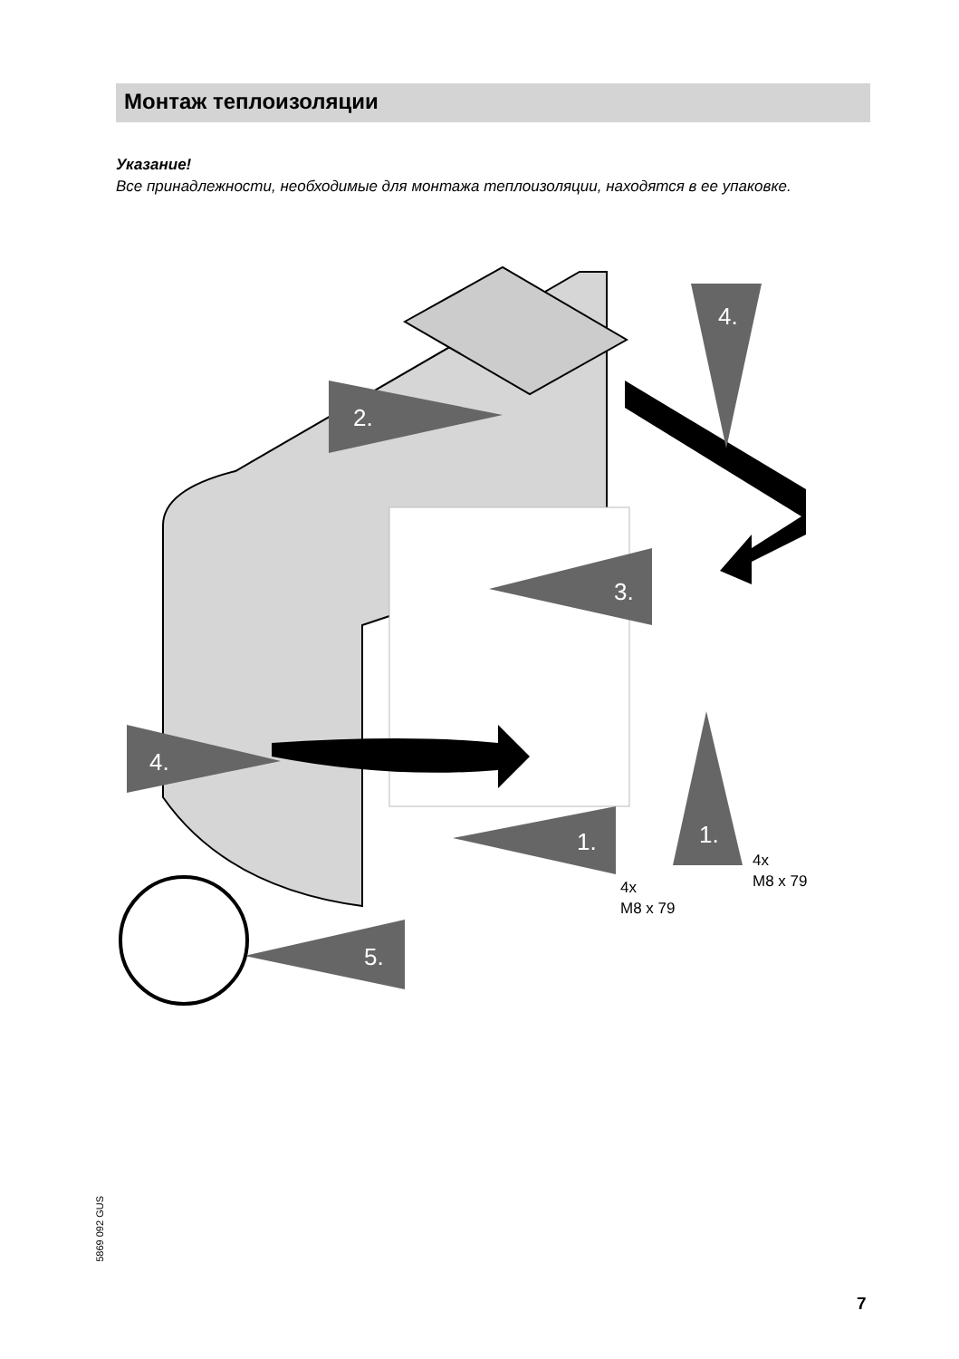Монтаж теплоизоляции
Указание!
Все принадлежности, необходимые для монтажа теплоизоляции, находятся в ее упаковке.
4.
2.
3.
4.
1.
1.
5.
4x
M8 x 79
4x
M8 x 79
5869 092 GUS
7